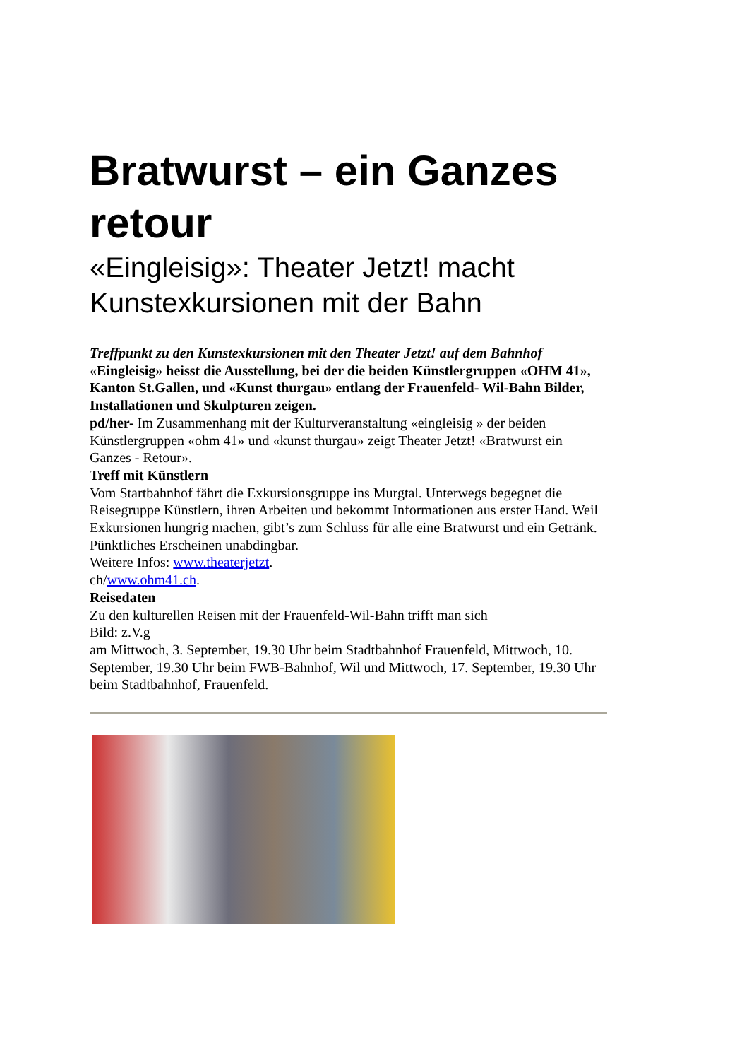Bratwurst – ein Ganzes retour
«Eingleisig»: Theater Jetzt! macht Kunstexkursionen mit der Bahn
Treffpunkt zu den Kunstexkursionen mit den Theater Jetzt! auf dem Bahnhof
«Eingleisig» heisst die Ausstellung, bei der die beiden Künstlergruppen «OHM 41», Kanton St.Gallen, und «Kunst thurgau» entlang der Frauenfeld- Wil-Bahn Bilder, Installationen und Skulpturen zeigen.
pd/her- Im Zusammenhang mit der Kulturveranstaltung «eingleisig » der beiden Künstlergruppen «ohm 41» und «kunst thurgau» zeigt Theater Jetzt! «Bratwurst ein Ganzes - Retour».
Treff mit Künstlern
Vom Startbahnhof fährt die Exkursionsgruppe ins Murgtal. Unterwegs begegnet die Reisegruppe Künstlern, ihren Arbeiten und bekommt Informationen aus erster Hand. Weil Exkursionen hungrig machen, gibt’s zum Schluss für alle eine Bratwurst und ein Getränk. Pünktliches Erscheinen unabdingbar.
Weitere Infos: www.theaterjetzt.
ch/www.ohm41.ch.
Reisedaten
Zu den kulturellen Reisen mit der Frauenfeld-Wil-Bahn trifft man sich
Bild: z.V.g
am Mittwoch, 3. September, 19.30 Uhr beim Stadtbahnhof Frauenfeld, Mittwoch, 10. September, 19.30 Uhr beim FWB-Bahnhof, Wil und Mittwoch, 17. September, 19.30 Uhr beim Stadtbahnhof, Frauenfeld.